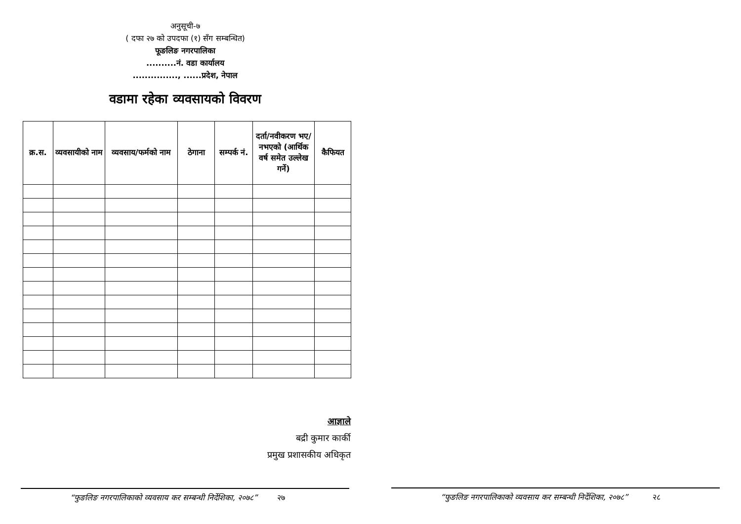अनुसूची-७
( दफा २७ को उपदफा (१) सँग सम्बन्धित)
फूङलिङ नगरपालिका
..........नं. वडा कार्यालय
..............., ......प्रदेश, नेपाल
वडामा रहेका व्यवसायको विवरण
| क्र.स. | व्यवसायीको नाम | व्यवसाय/फर्मको नाम | ठेगाना | सम्पर्क नं. | दर्ता/नवीकरण भए/नभएको (आर्थिक वर्ष समेत उल्लेख गर्ने) | कैफियत |
| --- | --- | --- | --- | --- | --- | --- |
आज्ञाले
बद्री कुमार कार्की
प्रमुख प्रशासकीय अधिकृत
“फुङलिङ नगरपालिकाको व्यवसाय कर सम्बन्धी निर्देशिका, २०७८” २७
“फुङलिङ नगरपालिकाको व्यवसाय कर सम्बन्धी निर्देशिका, २०७८” २८